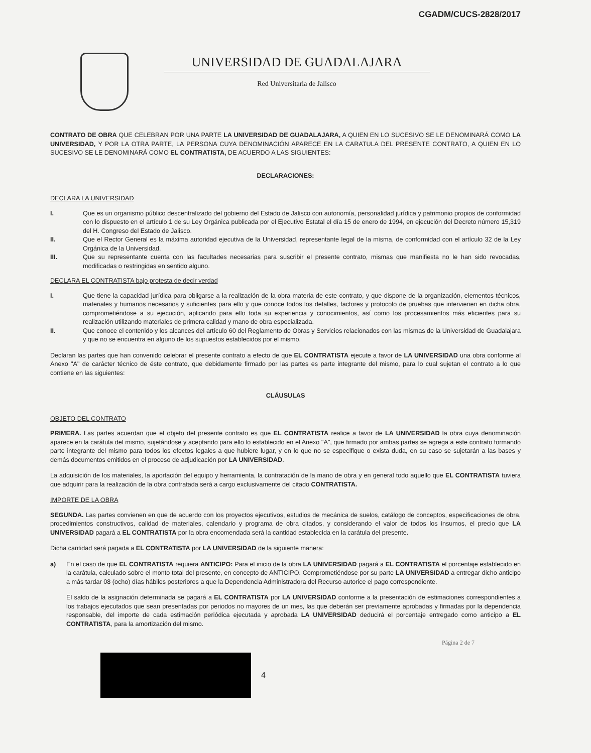CGADM/CUCS-2828/2017
UNIVERSIDAD DE GUADALAJARA
Red Universitaria de Jalisco
CONTRATO DE OBRA QUE CELEBRAN POR UNA PARTE LA UNIVERSIDAD DE GUADALAJARA, A QUIEN EN LO SUCESIVO SE LE DENOMINARÁ COMO LA UNIVERSIDAD, Y POR LA OTRA PARTE, LA PERSONA CUYA DENOMINACIÓN APARECE EN LA CARATULA DEL PRESENTE CONTRATO, A QUIEN EN LO SUCESIVO SE LE DENOMINARÁ COMO EL CONTRATISTA, DE ACUERDO A LAS SIGUIENTES:
DECLARACIONES:
DECLARA LA UNIVERSIDAD
I. Que es un organismo público descentralizado del gobierno del Estado de Jalisco con autonomía, personalidad jurídica y patrimonio propios de conformidad con lo dispuesto en el artículo 1 de su Ley Orgánica publicada por el Ejecutivo Estatal el día 15 de enero de 1994, en ejecución del Decreto número 15,319 del H. Congreso del Estado de Jalisco.
II. Que el Rector General es la máxima autoridad ejecutiva de la Universidad, representante legal de la misma, de conformidad con el artículo 32 de la Ley Orgánica de la Universidad.
III. Que su representante cuenta con las facultades necesarias para suscribir el presente contrato, mismas que manifiesta no le han sido revocadas, modificadas o restringidas en sentido alguno.
DECLARA EL CONTRATISTA bajo protesta de decir verdad
I. Que tiene la capacidad jurídica para obligarse a la realización de la obra materia de este contrato, y que dispone de la organización, elementos técnicos, materiales y humanos necesarios y suficientes para ello y que conoce todos los detalles, factores y protocolo de pruebas que intervienen en dicha obra, comprometiéndose a su ejecución, aplicando para ello toda su experiencia y conocimientos, así como los procesamientos más eficientes para su realización utilizando materiales de primera calidad y mano de obra especializada.
II. Que conoce el contenido y los alcances del artículo 60 del Reglamento de Obras y Servicios relacionados con las mismas de la Universidad de Guadalajara y que no se encuentra en alguno de los supuestos establecidos por el mismo.
Declaran las partes que han convenido celebrar el presente contrato a efecto de que EL CONTRATISTA ejecute a favor de LA UNIVERSIDAD una obra conforme al Anexo "A" de carácter técnico de éste contrato, que debidamente firmado por las partes es parte integrante del mismo, para lo cual sujetan el contrato a lo que contiene en las siguientes:
CLÁUSULAS
OBJETO DEL CONTRATO
PRIMERA. Las partes acuerdan que el objeto del presente contrato es que EL CONTRATISTA realice a favor de LA UNIVERSIDAD la obra cuya denominación aparece en la carátula del mismo, sujetándose y aceptando para ello lo establecido en el Anexo "A", que firmado por ambas partes se agrega a este contrato formando parte integrante del mismo para todos los efectos legales a que hubiere lugar, y en lo que no se especifique o exista duda, en su caso se sujetarán a las bases y demás documentos emitidos en el proceso de adjudicación por LA UNIVERSIDAD.
La adquisición de los materiales, la aportación del equipo y herramienta, la contratación de la mano de obra y en general todo aquello que EL CONTRATISTA tuviera que adquirir para la realización de la obra contratada será a cargo exclusivamente del citado CONTRATISTA.
IMPORTE DE LA OBRA
SEGUNDA. Las partes convienen en que de acuerdo con los proyectos ejecutivos, estudios de mecánica de suelos, catálogo de conceptos, especificaciones de obra, procedimientos constructivos, calidad de materiales, calendario y programa de obra citados, y considerando el valor de todos los insumos, el precio que LA UNIVERSIDAD pagará a EL CONTRATISTA por la obra encomendada será la cantidad establecida en la carátula del presente.
Dicha cantidad será pagada a EL CONTRATISTA por LA UNIVERSIDAD de la siguiente manera:
a) En el caso de que EL CONTRATISTA requiera ANTICIPO: Para el inicio de la obra LA UNIVERSIDAD pagará a EL CONTRATISTA el porcentaje establecido en la carátula, calculado sobre el monto total del presente, en concepto de ANTICIPO. Comprometiéndose por su parte LA UNIVERSIDAD a entregar dicho anticipo a más tardar 08 (ocho) días hábiles posteriores a que la Dependencia Administradora del Recurso autorice el pago correspondiente.
El saldo de la asignación determinada se pagará a EL CONTRATISTA por LA UNIVERSIDAD conforme a la presentación de estimaciones correspondientes a los trabajos ejecutados que sean presentadas por periodos no mayores de un mes, las que deberán ser previamente aprobadas y firmadas por la dependencia responsable, del importe de cada estimación periódica ejecutada y aprobada LA UNIVERSIDAD deducirá el porcentaje entregado como anticipo a EL CONTRATISTA, para la amortización del mismo.
Página 2 de 7
4